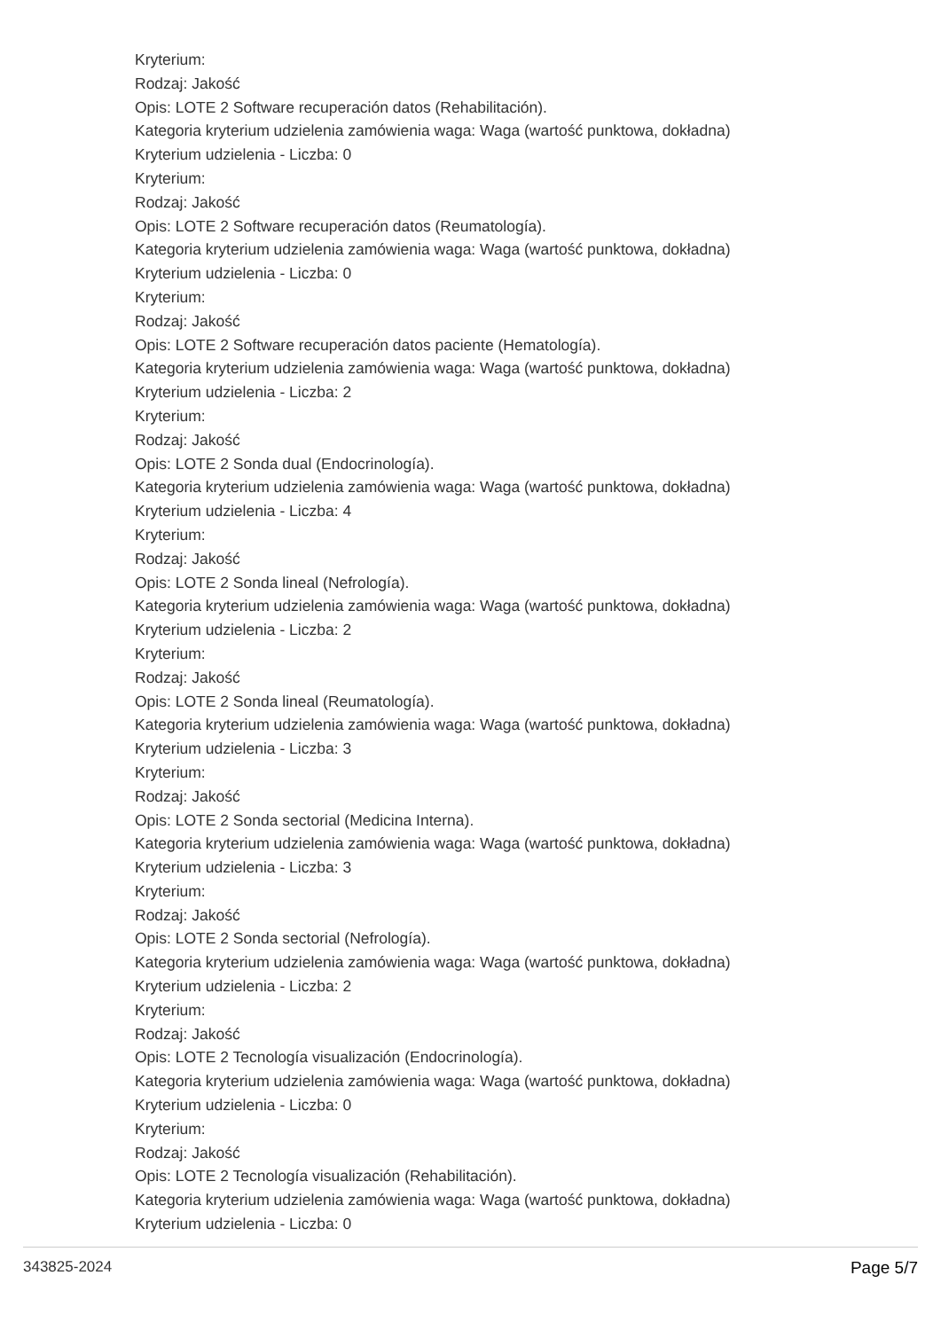Kryterium:
Rodzaj: Jakość
Opis: LOTE 2 Software recuperación datos (Rehabilitación).
Kategoria kryterium udzielenia zamówienia waga: Waga (wartość punktowa, dokładna)
Kryterium udzielenia - Liczba: 0
Kryterium:
Rodzaj: Jakość
Opis: LOTE 2 Software recuperación datos (Reumatología).
Kategoria kryterium udzielenia zamówienia waga: Waga (wartość punktowa, dokładna)
Kryterium udzielenia - Liczba: 0
Kryterium:
Rodzaj: Jakość
Opis: LOTE 2 Software recuperación datos paciente (Hematología).
Kategoria kryterium udzielenia zamówienia waga: Waga (wartość punktowa, dokładna)
Kryterium udzielenia - Liczba: 2
Kryterium:
Rodzaj: Jakość
Opis: LOTE 2 Sonda dual (Endocrinología).
Kategoria kryterium udzielenia zamówienia waga: Waga (wartość punktowa, dokładna)
Kryterium udzielenia - Liczba: 4
Kryterium:
Rodzaj: Jakość
Opis: LOTE 2 Sonda lineal (Nefrología).
Kategoria kryterium udzielenia zamówienia waga: Waga (wartość punktowa, dokładna)
Kryterium udzielenia - Liczba: 2
Kryterium:
Rodzaj: Jakość
Opis: LOTE 2 Sonda lineal (Reumatología).
Kategoria kryterium udzielenia zamówienia waga: Waga (wartość punktowa, dokładna)
Kryterium udzielenia - Liczba: 3
Kryterium:
Rodzaj: Jakość
Opis: LOTE 2 Sonda sectorial (Medicina Interna).
Kategoria kryterium udzielenia zamówienia waga: Waga (wartość punktowa, dokładna)
Kryterium udzielenia - Liczba: 3
Kryterium:
Rodzaj: Jakość
Opis: LOTE 2 Sonda sectorial (Nefrología).
Kategoria kryterium udzielenia zamówienia waga: Waga (wartość punktowa, dokładna)
Kryterium udzielenia - Liczba: 2
Kryterium:
Rodzaj: Jakość
Opis: LOTE 2 Tecnología visualización (Endocrinología).
Kategoria kryterium udzielenia zamówienia waga: Waga (wartość punktowa, dokładna)
Kryterium udzielenia - Liczba: 0
Kryterium:
Rodzaj: Jakość
Opis: LOTE 2 Tecnología visualización (Rehabilitación).
Kategoria kryterium udzielenia zamówienia waga: Waga (wartość punktowa, dokładna)
Kryterium udzielenia - Liczba: 0
343825-2024 Page 5/7